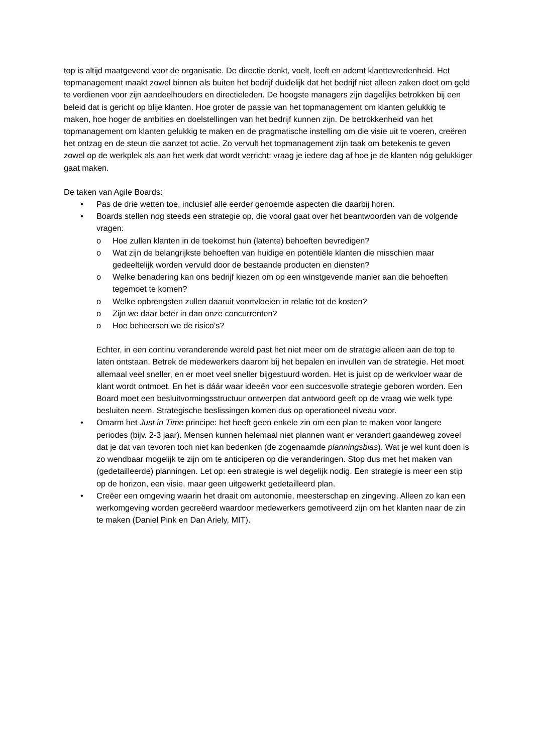top is altijd maatgevend voor de organisatie. De directie denkt, voelt, leeft en ademt klanttevredenheid. Het topmanagement maakt zowel binnen als buiten het bedrijf duidelijk dat het bedrijf niet alleen zaken doet om geld te verdienen voor zijn aandeelhouders en directieleden. De hoogste managers zijn dagelijks betrokken bij een beleid dat is gericht op blije klanten. Hoe groter de passie van het topmanagement om klanten gelukkig te maken, hoe hoger de ambities en doelstellingen van het bedrijf kunnen zijn. De betrokkenheid van het topmanagement om klanten gelukkig te maken en de pragmatische instelling om die visie uit te voeren, creëren het ontzag en de steun die aanzet tot actie. Zo vervult het topmanagement zijn taak om betekenis te geven zowel op de werkplek als aan het werk dat wordt verricht: vraag je iedere dag af hoe je de klanten nóg gelukkiger gaat maken.
De taken van Agile Boards:
• Pas de drie wetten toe, inclusief alle eerder genoemde aspecten die daarbij horen.
• Boards stellen nog steeds een strategie op, die vooral gaat over het beantwoorden van de volgende vragen:
o Hoe zullen klanten in de toekomst hun (latente) behoeften bevredigen?
o Wat zijn de belangrijkste behoeften van huidige en potentiële klanten die misschien maar gedeeltelijk worden vervuld door de bestaande producten en diensten?
o Welke benadering kan ons bedrijf kiezen om op een winstgevende manier aan die behoeften tegemoet te komen?
o Welke opbrengsten zullen daaruit voortvloeien in relatie tot de kosten?
o Zijn we daar beter in dan onze concurrenten?
o Hoe beheersen we de risico’s?
Echter, in een continu veranderende wereld past het niet meer om de strategie alleen aan de top te laten ontstaan. Betrek de medewerkers daarom bij het bepalen en invullen van de strategie. Het moet allemaal veel sneller, en er moet veel sneller bijgestuurd worden. Het is juist op de werkvloer waar de klant wordt ontmoet. En het is dáár waar ideeën voor een succesvolle strategie geboren worden. Een Board moet een besluitvormingsstructuur ontwerpen dat antwoord geeft op de vraag wie welk type besluiten neem. Strategische beslissingen komen dus op operationeel niveau voor.
• Omarm het Just in Time principe: het heeft geen enkele zin om een plan te maken voor langere periodes (bijv. 2-3 jaar). Mensen kunnen helemaal niet plannen want er verandert gaandeweg zoveel dat je dat van tevoren toch niet kan bedenken (de zogenaamde planningsbias). Wat je wel kunt doen is zo wendbaar mogelijk te zijn om te anticiperen op die veranderingen. Stop dus met het maken van (gedetailleerde) planningen. Let op: een strategie is wel degelijk nodig. Een strategie is meer een stip op de horizon, een visie, maar geen uitgewerkt gedetailleerd plan.
• Creëer een omgeving waarin het draait om autonomie, meesterschap en zingeving. Alleen zo kan een werkomgeving worden gecreëerd waardoor medewerkers gemotiveerd zijn om het klanten naar de zin te maken (Daniel Pink en Dan Ariely, MIT).